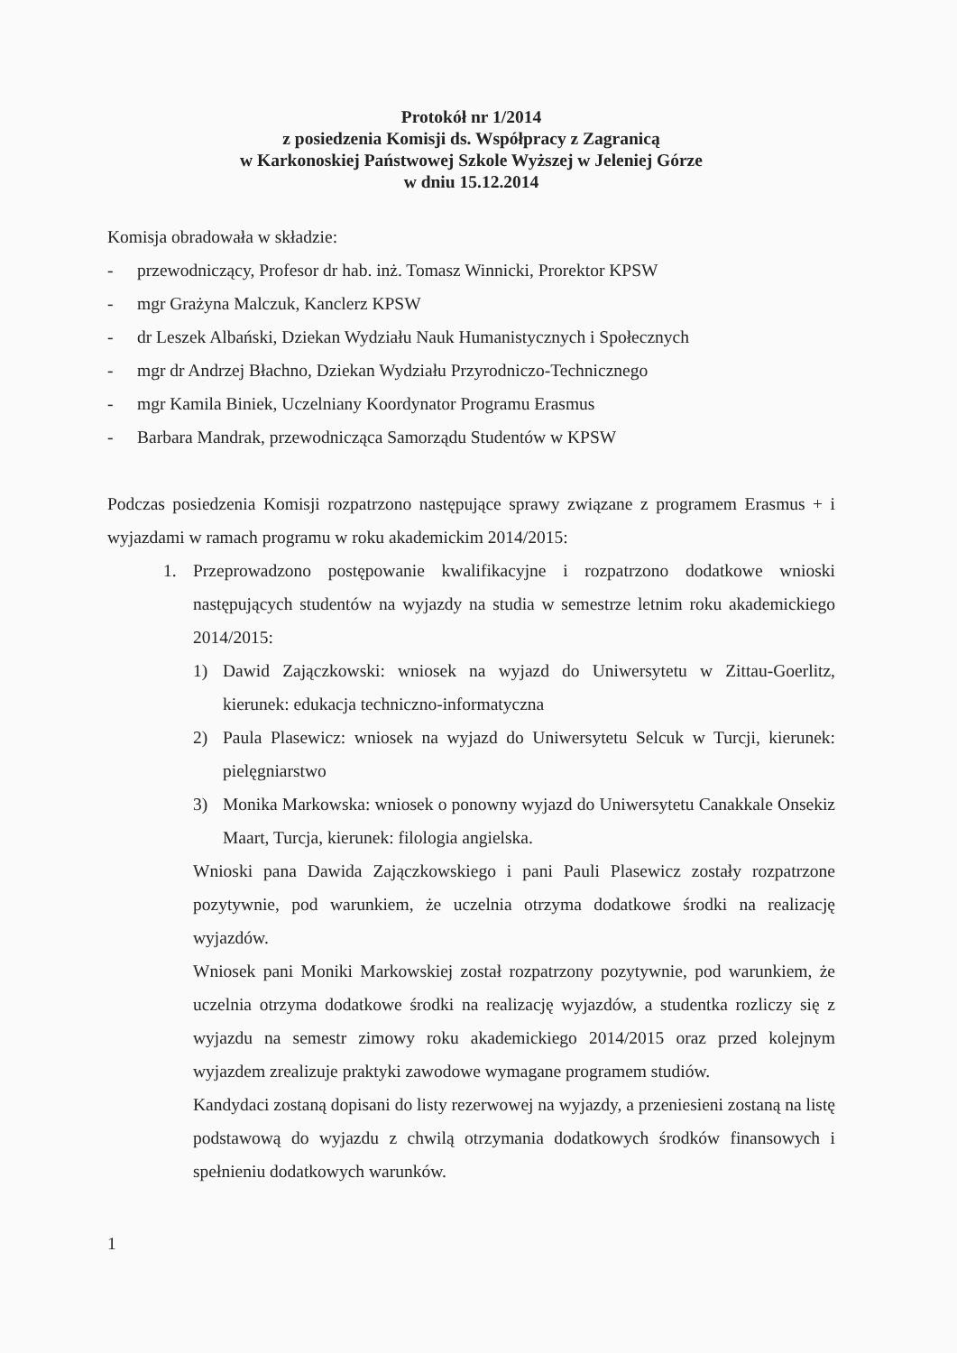Protokół nr 1/2014
z posiedzenia Komisji ds. Współpracy z Zagranicą
w Karkonoskiej Państwowej Szkole Wyższej w Jeleniej Górze
w dniu 15.12.2014
Komisja obradowała w składzie:
- przewodniczący, Profesor dr hab. inż. Tomasz Winnicki, Prorektor KPSW
- mgr Grażyna Malczuk, Kanclerz KPSW
- dr Leszek Albański, Dziekan Wydziału Nauk Humanistycznych i Społecznych
- mgr dr Andrzej Błachno, Dziekan Wydziału Przyrodniczo-Technicznego
- mgr Kamila Biniek, Uczelniany Koordynator Programu Erasmus
- Barbara Mandrak, przewodnicząca Samorządu Studentów w KPSW
Podczas posiedzenia Komisji rozpatrzono następujące sprawy związane z programem Erasmus + i wyjazdami w ramach programu w roku akademickim 2014/2015:
1. Przeprowadzono postępowanie kwalifikacyjne i rozpatrzono dodatkowe wnioski następujących studentów na wyjazdy na studia w semestrze letnim roku akademickiego 2014/2015:
1) Dawid Zajączkowski: wniosek na wyjazd do Uniwersytetu w Zittau-Goerlitz, kierunek: edukacja techniczno-informatyczna
2) Paula Plasewicz: wniosek na wyjazd do Uniwersytetu Selcuk w Turcji, kierunek: pielęgniarstwo
3) Monika Markowska: wniosek o ponowny wyjazd do Uniwersytetu Canakkale Onsekiz Maart, Turcja, kierunek: filologia angielska.
Wnioski pana Dawida Zajączkowskiego i pani Pauli Plasewicz zostały rozpatrzone pozytywnie, pod warunkiem, że uczelnia otrzyma dodatkowe środki na realizację wyjazdów.
Wniosek pani Moniki Markowskiej został rozpatrzony pozytywnie, pod warunkiem, że uczelnia otrzyma dodatkowe środki na realizację wyjazdów, a studentka rozliczy się z wyjazdu na semestr zimowy roku akademickiego 2014/2015 oraz przed kolejnym wyjazdem zrealizuje praktyki zawodowe wymagane programem studiów.
Kandydaci zostaną dopisani do listy rezerwowej na wyjazdy, a przeniesieni zostaną na listę podstawową do wyjazdu z chwilą otrzymania dodatkowych środków finansowych i spełnieniu dodatkowych warunków.
1